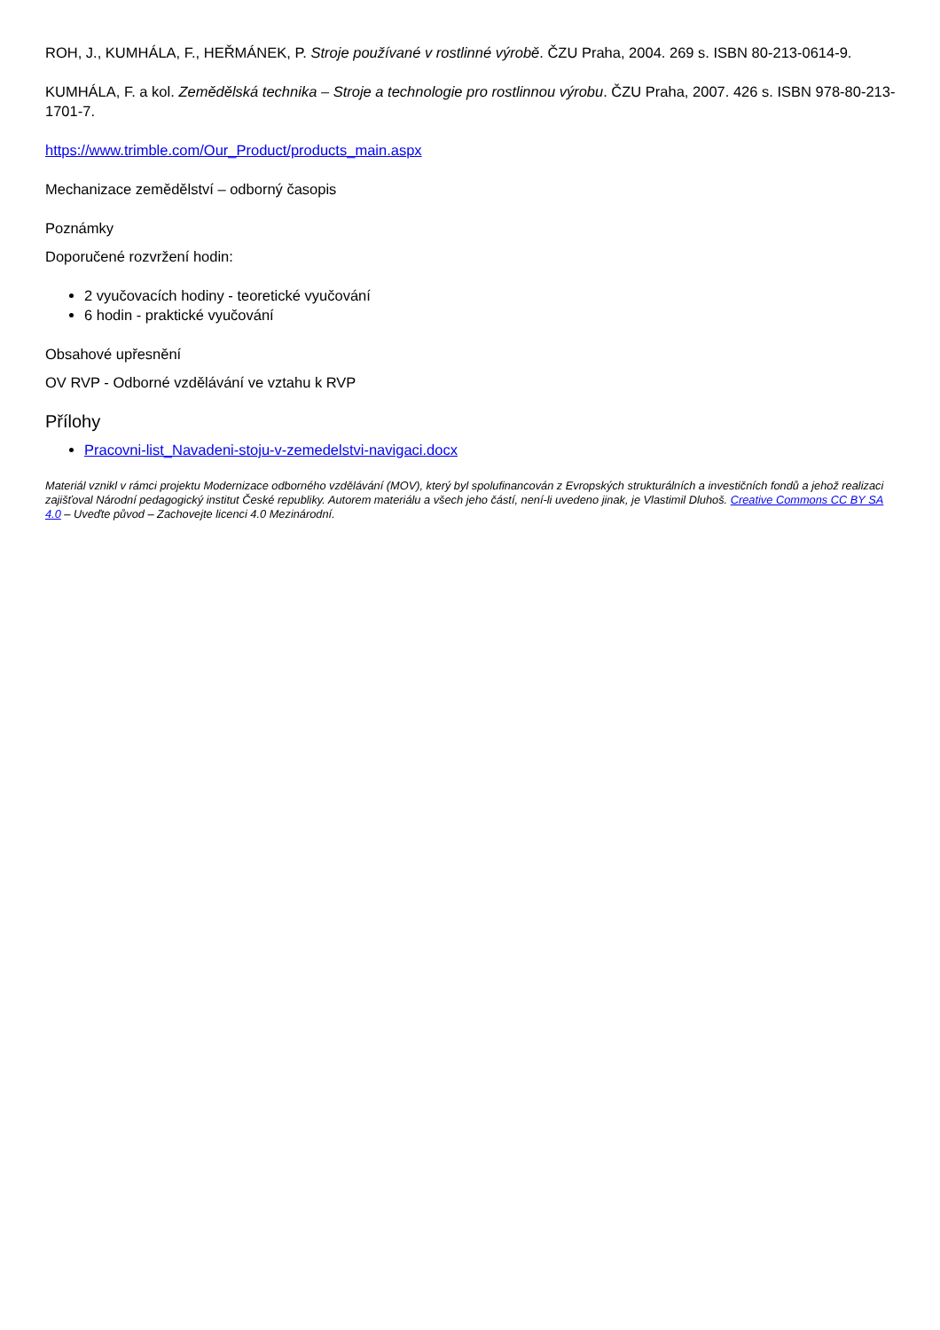ROH, J., KUMHÁLA, F., HEŘMÁNEK, P. Stroje používané v rostlinné výrobě. ČZU Praha, 2004. 269 s. ISBN 80-213-0614-9.
KUMHÁLA, F. a kol. Zemědělská technika – Stroje a technologie pro rostlinnou výrobu. ČZU Praha, 2007. 426 s. ISBN 978-80-213-1701-7.
https://www.trimble.com/Our_Product/products_main.aspx
Mechanizace zemědělství – odborný časopis
Poznámky
Doporučené rozvržení hodin:
2 vyučovacích hodiny - teoretické vyučování
6 hodin - praktické vyučování
Obsahové upřesnění
OV RVP - Odborné vzdělávání ve vztahu k RVP
Přílohy
Pracovni-list_Navadeni-stoju-v-zemedelstvi-navigaci.docx
Materiál vznikl v rámci projektu Modernizace odborného vzdělávání (MOV), který byl spolufinancován z Evropských strukturálních a investičních fondů a jehož realizaci zajišťoval Národní pedagogický institut České republiky. Autorem materiálu a všech jeho částí, není-li uvedeno jinak, je Vlastimil Dluhoš. Creative Commons CC BY SA 4.0 – Uveďte původ – Zachovejte licenci 4.0 Mezinárodní.